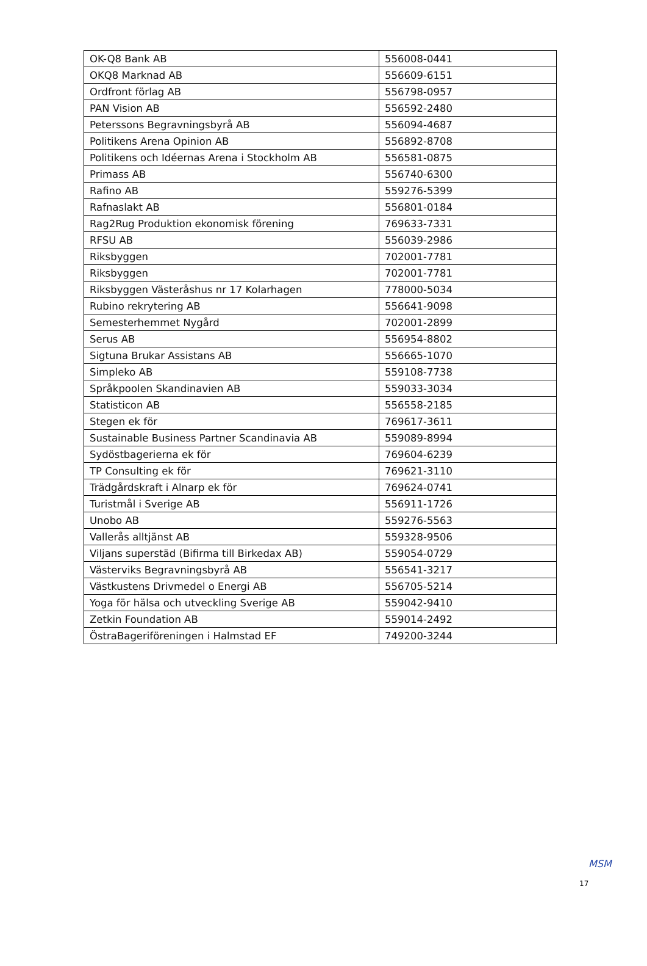| OK-Q8 Bank AB | 556008-0441 |
| OKQ8 Marknad AB | 556609-6151 |
| Ordfront förlag AB | 556798-0957 |
| PAN Vision AB | 556592-2480 |
| Peterssons Begravningsbyrå AB | 556094-4687 |
| Politikens Arena Opinion AB | 556892-8708 |
| Politikens och Idéernas Arena i Stockholm AB | 556581-0875 |
| Primass AB | 556740-6300 |
| Rafino AB | 559276-5399 |
| Rafnaslakt AB | 556801-0184 |
| Rag2Rug Produktion ekonomisk förening | 769633-7331 |
| RFSU AB | 556039-2986 |
| Riksbyggen | 702001-7781 |
| Riksbyggen | 702001-7781 |
| Riksbyggen Västeråshus nr 17 Kolarhagen | 778000-5034 |
| Rubino rekrytering AB | 556641-9098 |
| Semesterhemmet Nygård | 702001-2899 |
| Serus AB | 556954-8802 |
| Sigtuna Brukar Assistans AB | 556665-1070 |
| Simpleko AB | 559108-7738 |
| Språkpoolen Skandinavien AB | 559033-3034 |
| Statisticon AB | 556558-2185 |
| Stegen ek för | 769617-3611 |
| Sustainable Business Partner Scandinavia AB | 559089-8994 |
| Sydöstbagerierna ek för | 769604-6239 |
| TP Consulting ek för | 769621-3110 |
| Trädgårdskraft i Alnarp ek för | 769624-0741 |
| Turistmål i Sverige AB | 556911-1726 |
| Unobo AB | 559276-5563 |
| Vallerås alltjänst AB | 559328-9506 |
| Viljans superstäd (Bifirma till Birkedax AB) | 559054-0729 |
| Västerviks Begravningsbyrå AB | 556541-3217 |
| Västkustens Drivmedel o Energi AB | 556705-5214 |
| Yoga för hälsa och utveckling Sverige AB | 559042-9410 |
| Zetkin Foundation AB | 559014-2492 |
| ÖstraBageriföreningen i Halmstad EF | 749200-3244 |
MSM
17